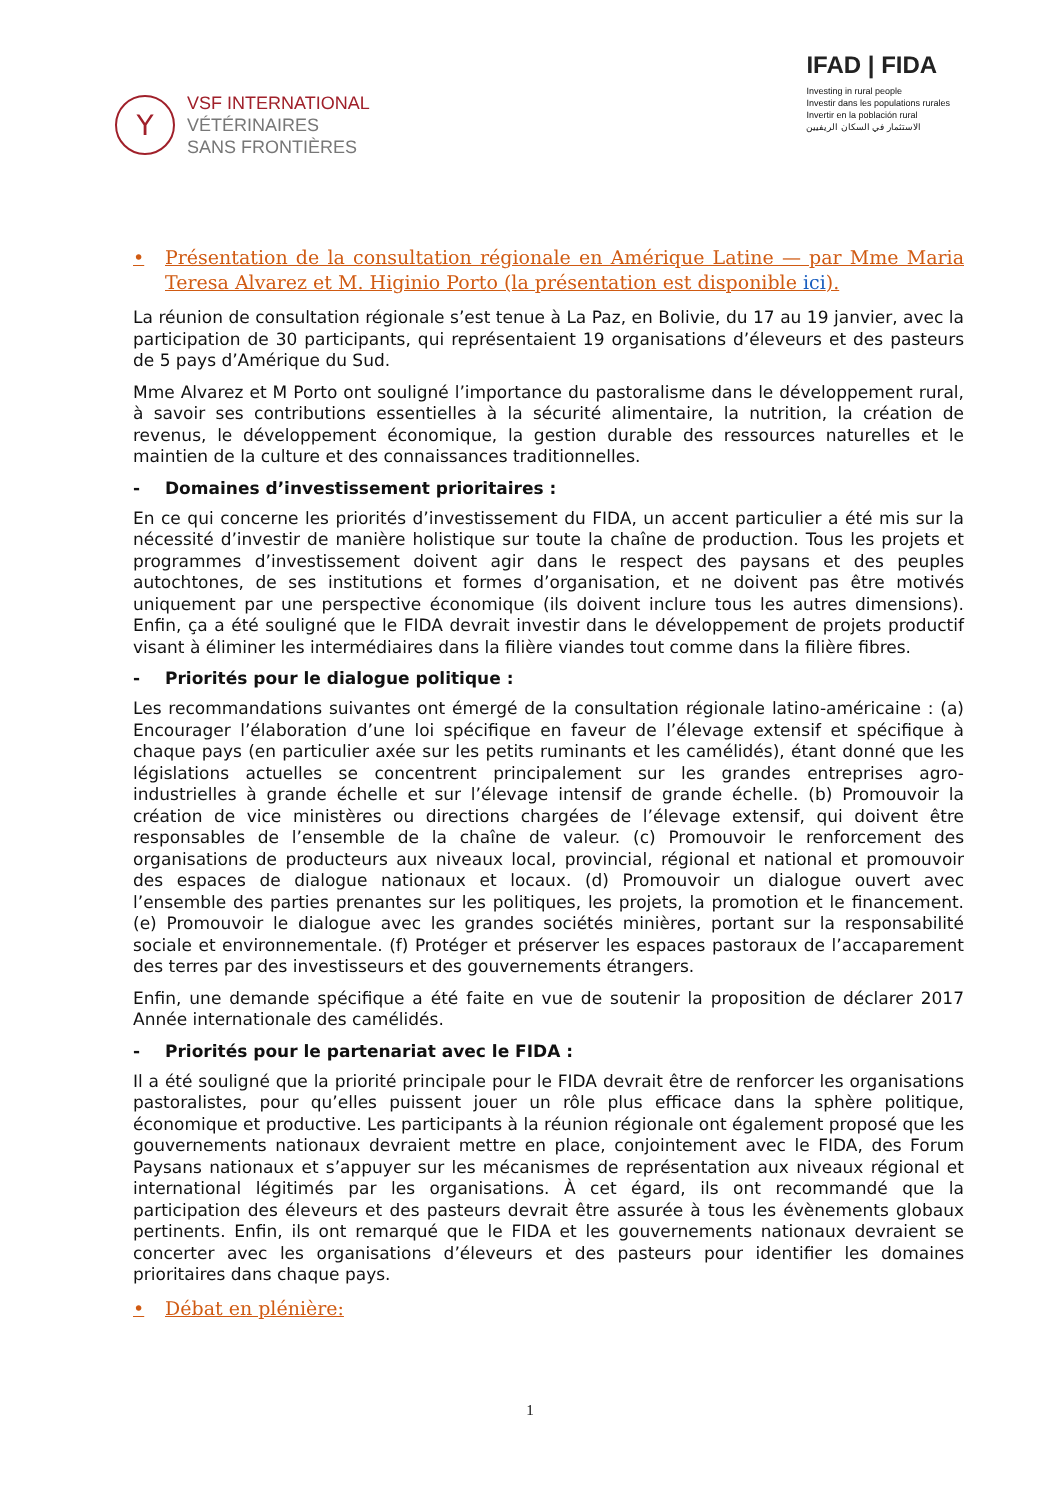Y
VSF INTERNATIONAL
VÉTÉRINAIRES
SANS FRONTIÈRES
IFAD | FIDA
Investing in rural people
Investir dans les populations rurales
Invertir en la población rural
الاستثمار في السكان الريفيين
• Présentation de la consultation régionale en Amérique Latine — par Mme Maria Teresa Alvarez et M. Higinio Porto (la présentation est disponible ici).
La réunion de consultation régionale s’est tenue à La Paz, en Bolivie, du 17 au 19 janvier, avec la participation de 30 participants, qui représentaient 19 organisations d’éleveurs et des pasteurs de 5 pays d’Amérique du Sud.
Mme Alvarez et M Porto ont souligné l’importance du pastoralisme dans le développement rural, à savoir ses contributions essentielles à la sécurité alimentaire, la nutrition, la création de revenus, le développement économique, la gestion durable des ressources naturelles et le maintien de la culture et des connaissances traditionnelles.
- Domaines d’investissement prioritaires :
En ce qui concerne les priorités d’investissement du FIDA, un accent particulier a été mis sur la nécessité d’investir de manière holistique sur toute la chaîne de production. Tous les projets et programmes d’investissement doivent agir dans le respect des paysans et des peuples autochtones, de ses institutions et formes d’organisation, et ne doivent pas être motivés uniquement par une perspective économique (ils doivent inclure tous les autres dimensions). Enfin, ça a été souligné que le FIDA devrait investir dans le développement de projets productif visant à éliminer les intermédiaires dans la filière viandes tout comme dans la filière fibres.
- Priorités pour le dialogue politique :
Les recommandations suivantes ont émergé de la consultation régionale latino-américaine : (a) Encourager l’élaboration d’une loi spécifique en faveur de l’élevage extensif et spécifique à chaque pays (en particulier axée sur les petits ruminants et les camélidés), étant donné que les législations actuelles se concentrent principalement sur les grandes entreprises agro-industrielles à grande échelle et sur l’élevage intensif de grande échelle. (b) Promouvoir la création de vice ministères ou directions chargées de l’élevage extensif, qui doivent être responsables de l’ensemble de la chaîne de valeur. (c) Promouvoir le renforcement des organisations de producteurs aux niveaux local, provincial, régional et national et promouvoir des espaces de dialogue nationaux et locaux. (d) Promouvoir un dialogue ouvert avec l’ensemble des parties prenantes sur les politiques, les projets, la promotion et le financement. (e) Promouvoir le dialogue avec les grandes sociétés minières, portant sur la responsabilité sociale et environnementale. (f) Protéger et préserver les espaces pastoraux de l’accaparement des terres par des investisseurs et des gouvernements étrangers.
Enfin, une demande spécifique a été faite en vue de soutenir la proposition de déclarer 2017 Année internationale des camélidés.
- Priorités pour le partenariat avec le FIDA :
Il a été souligné que la priorité principale pour le FIDA devrait être de renforcer les organisations pastoralistes, pour qu’elles puissent jouer un rôle plus efficace dans la sphère politique, économique et productive. Les participants à la réunion régionale ont également proposé que les gouvernements nationaux devraient mettre en place, conjointement avec le FIDA, des Forum Paysans nationaux et s’appuyer sur les mécanismes de représentation aux niveaux régional et international légitimés par les organisations. À cet égard, ils ont recommandé que la participation des éleveurs et des pasteurs devrait être assurée à tous les évènements globaux pertinents. Enfin, ils ont remarqué que le FIDA et les gouvernements nationaux devraient se concerter avec les organisations d’éleveurs et des pasteurs pour identifier les domaines prioritaires dans chaque pays.
• Débat en plénière:
1